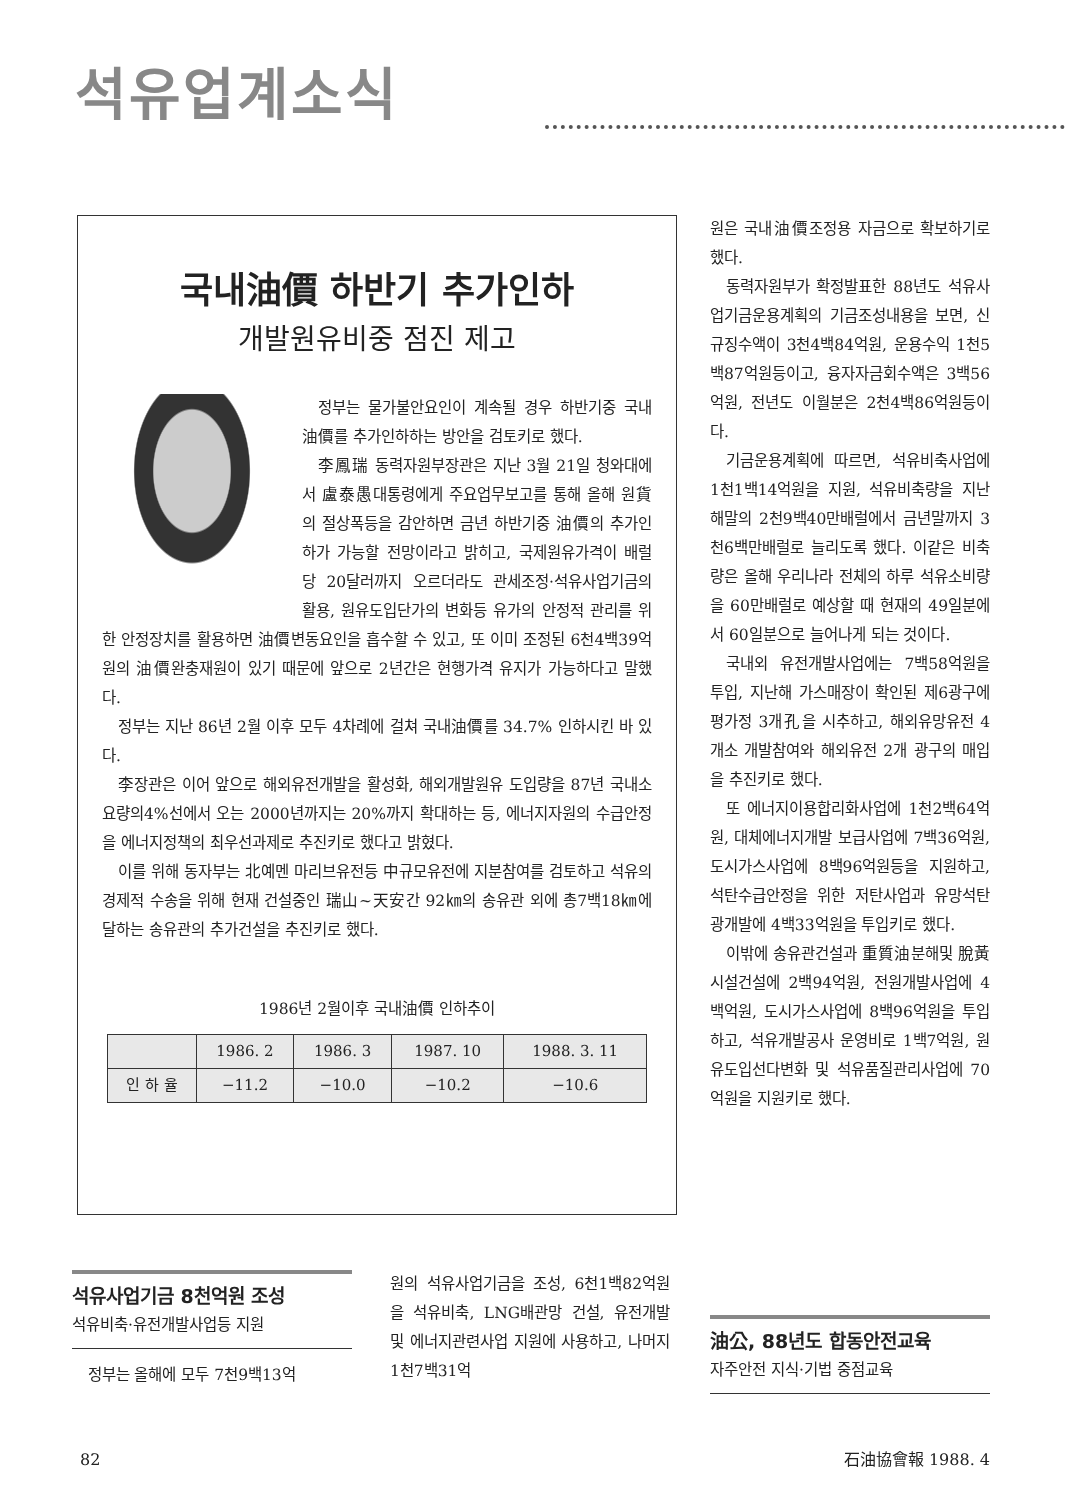석유업계소식
국내油價 하반기 추가인하
개발원유비중 점진 제고
정부는 물가불안요인이 계속될 경우 하반기중 국내油價를 추가인하하는 방안을 검토키로 했다.
李鳳瑞 동력자원부장관은 지난 3월 21일 청와대에서 盧泰愚대통령에게 주요업무보고를 통해 올해 원貨의 절상폭등을 감안하면 금년 하반기중 油價의 추가인하가 가능할 전망이라고 밝히고, 국제원유가격이 배럴당 20달러까지 오르더라도 관세조정·석유사업기금의 활용, 원유도입단가의 변화등 유가의 안정적 관리를 위한 안정장치를 활용하면 油價변동요인을 흡수할 수 있고, 또 이미 조정된 6천4백39억원의 油價완충재원이 있기 때문에 앞으로 2년간은 현행가격 유지가 가능하다고 말했다.
정부는 지난 86년 2월 이후 모두 4차례에 걸쳐 국내油價를 34.7% 인하시킨 바 있다.
李장관은 이어 앞으로 해외유전개발을 활성화, 해외개발원유 도입량을 87년 국내소요량의4%선에서 오는 2000년까지는 20%까지 확대하는 등, 에너지자원의 수급안정을 에너지정책의 최우선과제로 추진키로 했다고 밝혔다.
이를 위해 동자부는 北예멘 마리브유전등 中규모유전에 지분참여를 검토하고 석유의 경제적 수송을 위해 현재 건설중인 瑞山~天安간 92㎞의 송유관 외에 총7백18㎞에 달하는 송유관의 추가건설을 추진키로 했다.
1986년 2월이후 국내油價 인하추이
| | 1986. 2 | 1986. 3 | 1987. 10 | 1988. 3. 11 |
| --- | --- | --- | --- | --- |
| 인 하 율 | −11.2 | −10.0 | −10.2 | −10.6 |
원은 국내油價조정용 자금으로 확보하기로 했다.
동력자원부가 확정발표한 88년도 석유사업기금운용계획의 기금조성내용을 보면, 신규징수액이 3천4백84억원, 운용수익 1천5백87억원등이고, 융자자금회수액은 3백56억원, 전년도 이월분은 2천4백86억원등이다.
기금운용계획에 따르면, 석유비축사업에 1천1백14억원을 지원, 석유비축량을 지난해말의 2천9백40만배럴에서 금년말까지 3천6백만배럴로 늘리도록 했다. 이같은 비축량은 올해 우리나라 전체의 하루 석유소비량을 60만배럴로 예상할 때 현재의 49일분에서 60일분으로 늘어나게 되는 것이다.
국내외 유전개발사업에는 7백58억원을 투입, 지난해 가스매장이 확인된 제6광구에 평가정 3개孔을 시추하고, 해외유망유전 4개소 개발참여와 해외유전 2개 광구의 매입을 추진키로 했다.
또 에너지이용합리화사업에 1천2백64억원, 대체에너지개발 보급사업에 7백36억원, 도시가스사업에 8백96억원등을 지원하고, 석탄수급안정을 위한 저탄사업과 유망석탄광개발에 4백33억원을 투입키로 했다.
이밖에 송유관건설과 重質油분해및 脫黃시설건설에 2백94억원, 전원개발사업에 4백억원, 도시가스사업에 8백96억원을 투입하고, 석유개발공사 운영비로 1백7억원, 원유도입선다변화 및 석유품질관리사업에 70억원을 지원키로 했다.
석유사업기금 8천억원 조성
석유비축·유전개발사업등 지원
정부는 올해에 모두 7천9백13억
원의 석유사업기금을 조성, 6천1백82억원을 석유비축, LNG배관망 건설, 유전개발 및 에너지관련사업 지원에 사용하고, 나머지 1천7백31억
油公, 88년도 합동안전교육
자주안전 지식·기법 중점교육
82 石油協會報 1988. 4